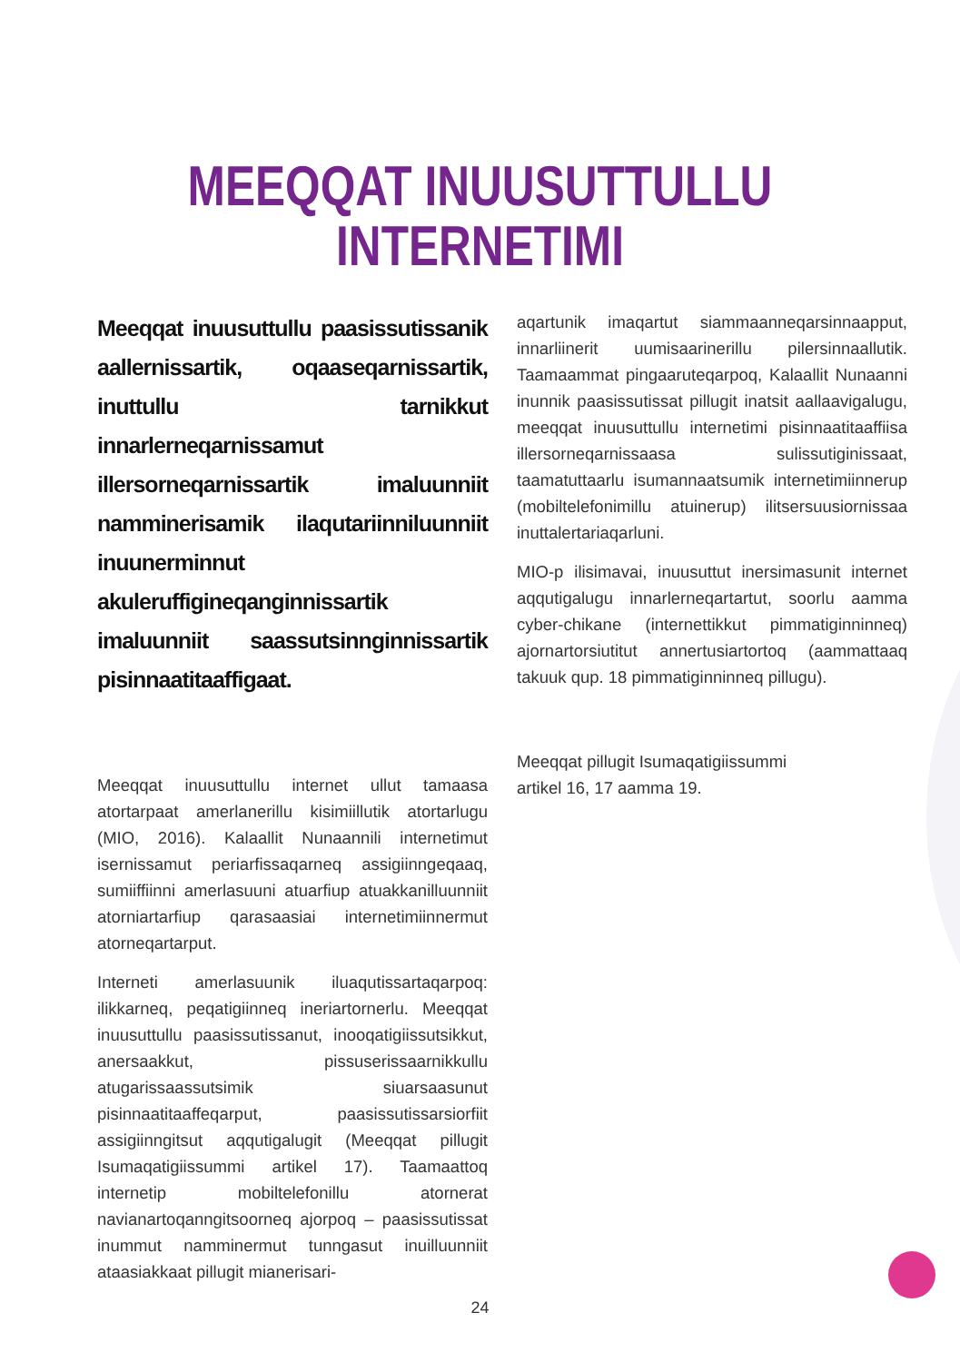MEEQQAT INUUSUTTULLU
INTERNETIMI
Meeqqat inuusuttullu paasissutissanik aallernissartik, oqaaseqarnissartik, inuttullu tarnikkut innarlerneqarnissamut illersorneqarnissartik imaluunniit namminerisamik ilaqutariinniluunniit inuunerminnut akuleruffigineqanginnissartik imaluunniit saassutsinnginnissartik pisinnaatitaaffigaat.
Meeqqat inuusuttullu internet ullut tamaasa atortarpaat amerlanerillu kisimiillutik atortarlugu (MIO, 2016). Kalaallit Nunaannili internetimut isernissamut periarfissaqarneq assigiinngeqaaq, sumiiffiinni amerlasuuni atuarfiup atuakkanilluunniit atorniartarfiup qarasaasiai internetimiinnermut atorneqartarput.
Interneti amerlasuunik iluaqutissartaqarpoq: ilikkarneq, peqatigiinneq ineriartornerlu. Meeqqat inuusuttullu paasissutissanut, inooqatigiissutsikkut, anersaakkut, pissuserissaarnikkullu atugarissaassutsimik siuarsaasunut pisinnaatitaaffeqarput, paasissutissarsiorfiit assigiinngitsut aqqutigalugit (Meeqqat pillugit Isumaqatigiissummi artikel 17). Taamaattoq internetip mobiltelefonillu atornerat navianartoqanngitsoorneq ajorpoq – paasissutissat inummut namminermut tunngasut inuilluunniit ataasiakkaat pillugit mianerisari-
aqartunik imaqartut siammaanneqarsinnaapput, innarliinerit uumisaarinerillu pilersinnaallutik. Taamaammat pingaaruteqarpoq, Kalaallit Nunaanni inunnik paasissutissat pillugit inatsit aallaavigalugu, meeqqat inuusuttullu internetimi pisinnaatitaaffiisa illersorneqarnissaasa sulissutiginissaat, taamatuttaarlu isumannaatsumik internetimiinnerup (mobiltelefonimillu atuinerup) ilitsersuusiornissaa inuttalertariaqarluni.
MIO-p ilisimavai, inuusuttut inersimasunit internet aqqutigalugu innarlerneqartartut, soorlu aamma cyber-chikane (internettikkut pimmatiginninneq) ajornartorsiutitut annertusiartortoq (aammattaaq takuuk qup. 18 pimmatiginninneq pillugu).
Meeqqat pillugit Isumaqatigiissummi
artikel 16, 17 aamma 19.
24